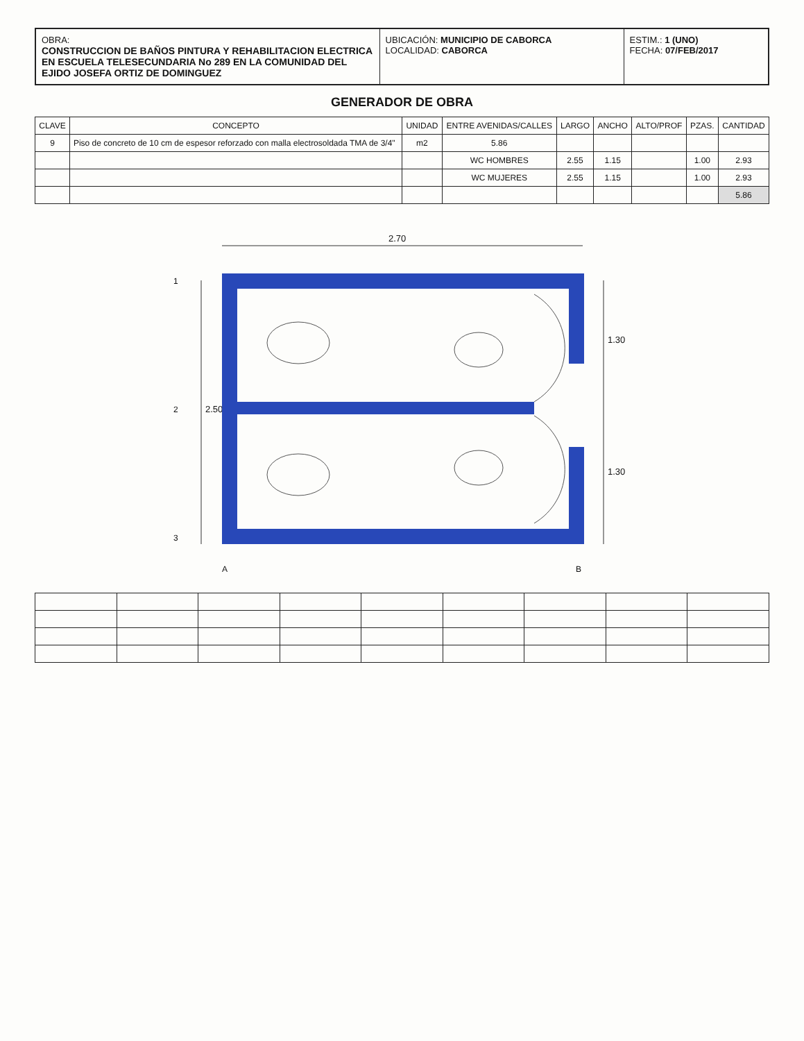OBRA:
CONSTRUCCION DE BAÑOS PINTURA Y REHABILITACION ELECTRICA EN ESCUELA TELESECUNDARIA No 289 EN LA COMUNIDAD DEL EJIDO JOSEFA ORTIZ DE DOMINGUEZ
UBICACIÓN: MUNICIPIO DE CABORCA
LOCALIDAD: CABORCA
ESTIM.: 1 (UNO)
FECHA: 07/FEB/2017
GENERADOR DE OBRA
| CLAVE | CONCEPTO | UNIDAD | ENTRE AVENIDAS/CALLES | LARGO | ANCHO | ALTO/PROF | PZAS. | CANTIDAD |
| --- | --- | --- | --- | --- | --- | --- | --- | --- |
| 9 | Piso de concreto de 10 cm de espesor reforzado con malla electrosoldada TMA de 3/4" | m2 | 5.86 | | | | | |
| | | | WC HOMBRES | 2.55 | 1.15 | | 1.00 | 2.93 |
| | | | WC MUJERES | 2.55 | 1.15 | | 1.00 | 2.93 |
| | | | | | | | | 5.86 |
2.70
2.50
1.30
1.30
1
2
3
A
B